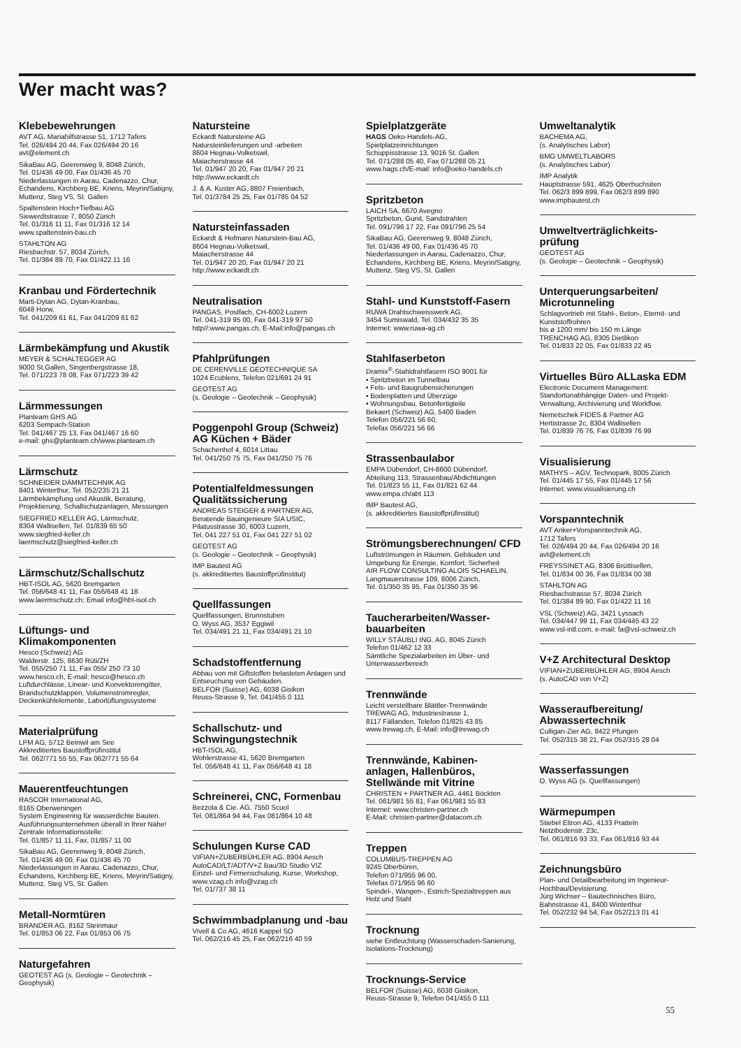Wer macht was?
Klebebewehrungen
AVT AG, Mariahilfstrasse 51, 1712 Tafers
Tel. 026/494 20 44, Fax 026/494 20 16
avt@element.ch
SikaBau AG, Geerenweg 9, 8048 Zürich,
Tel. 01/436 49 00, Fax 01/436 45 70
Niederlassungen in Aarau, Cadenazzo, Chur, Echandens, Kirchberg BE, Kriens, Meyrin/Satigny, Muttenz, Steg VS, St. Gallen
Spaltenstein Hoch+Tiefbau AG
Siewerdtstrasse 7, 8050 Zürich
Tel. 01/316 11 11, Fax 01/316 12 14
www.spaltenstein-bau.ch
STAHLTON AG
Riesbachstr. 57, 8034 Zürich,
Tel. 01/384 89 70, Fax 01/422 11 16
Kranbau und Fördertechnik
Marti-Dytan AG, Dytan-Kranbau,
6048 Horw,
Tel. 041/209 61 61, Fax 041/209 61 62
Lärmbekämpfung und Akustik
MEYER & SCHALTEGGER AG
9000 St.Gallen, Singenbergstrasse 18,
Tel. 071/223 78 08, Fax 071/223 39 42
Lärmmessungen
Planteam GHS AG
6203 Sempach-Station
Tel. 041/467 25 13, Fax 041/467 16 60
e-mail: ghs@planteam.ch/www.planteam.ch
Lärmschutz
SCHNEIDER DÄMMTECHNIK AG
8401 Winterthur, Tel. 052/235 21 21
Lärmbekämpfung und Akustik, Beratung, Projektierung, Schallschutzanlagen, Messungen
SIEGFRIED KELLER AG, Lärmschutz,
8304 Wallisellen, Tel. 01/839 65 50
www.siegfried-keller.ch
laermschutz@siegfried-keller.ch
Lärmschutz/Schallschutz
HBT-ISOL AG, 5620 Bremgarten
Tel. 056/648 41 11, Fax 056/648 41 18
www.laermschutz.ch; Email info@hbt-isol.ch
Lüftungs- und Klimakomponenten
Hesco (Schweiz) AG
Walderstr. 125, 8630 Rüti/ZH
Tel. 055/250 71 11, Fax 055/ 250 73 10
www.hesco.ch, E-mail: hesco@hesco.ch
Luftdurchlässe, Linear- und Konvektorengitter, Brandschutzklappen, Volumenstromregler, Deckenkühlelemente, Laborlüftungssysteme
Materialprüfung
LPM AG, 5712 Beinwil am See
Akkreditiertes Baustoffprüfinstitut
Tel. 062/771 55 55, Fax 062/771 55 64
Mauerentfeuchtungen
RASCOR International AG,
8165 Oberweningen
System Engineering für wasserdichte Bauten. Ausführungsunternehmen überall in Ihrer Nähe!
Zentrale Informationsstelle:
Tel. 01/857 11 11, Fax, 01/857 11 00
SikaBau AG, Geerenweg 9, 8048 Zürich,
Tel. 01/436 49 00, Fax 01/436 45 70
Niederlassungen in Aarau, Cadenazzo, Chur, Echandens, Kirchberg BE, Kriens, Meyrin/Satigny, Muttenz, Steg VS, St. Gallen
Metall-Normtüren
BRANDER AG, 8162 Steinmaur
Tel. 01/853 06 22, Fax 01/853 06 75
Naturgefahren
GEOTEST AG (s. Geologie – Geotechnik – Geophysik)
Natursteine
Eckardt Natursteine AG
Natursteinlieferungen und -arbeiten
8604 Hegnau-Volketswil,
Maiacherstrasse 44
Tel. 01/947 20 20, Fax 01/947 20 21
http://www.eckardt.ch
J. & A. Kuster AG, 8807 Freienbach,
Tel. 01/3784 25 25, Fax 01/785 04 52
Natursteinfassaden
Eckardt & Hofmann Naturstein-Bau AG,
8604 Hegnau-Volketswil,
Maiacherstrasse 44
Tel. 01/947 20 20, Fax 01/947 20 21
http://www.eckardt.ch
Neutralisation
PANGAS, Postfach, CH-6002 Luzern
Tel. 041-319 95 00, Fax 041-319 97 50
http//:www.pangas.ch, E-Mail:info@pangas.ch
Pfahlprüfungen
DE CERENVILLE GEOTECHNIQUE SA
1024 Ecublens, Telefon 021/691 24 91
GEOTEST AG
(s. Geologie – Geotechnik – Geophysik)
Poggenpohl Group (Schweiz) AG Küchen + Bäder
Schachenhof 4, 6014 Littau
Tel. 041/250 75 75, Fax 041/250 75 76
Potentialfeldmessungen Qualitätssicherung
ANDREAS STEIGER & PARTNER AG,
Beratende Bauingenieure SIA USIC,
Pilatusstrasse 30, 6003 Luzern,
Tel. 041 227 51 01, Fax 041 227 51 02
GEOTEST AG
(s. Geologie – Geotechnik – Geophysik)
IMP Bautest AG
(s. akkreditiertes Baustoffprüfinstitut)
Quellfassungen
Quellfassungen, Brunnstuben
O. Wyss AG, 3537 Eggiwil
Tel. 034/491 21 11, Fax 034/491 21 10
Schadstoffentfernung
Abbau von mit Giftstoffen belasteten Anlagen und Entseuchung von Gebäuden.
BELFOR (Suisse) AG, 6038 Gisikon
Reuss-Strasse 9, Tel. 041/455 0 111
Schallschutz- und Schwingungstechnik
HBT-ISOL AG,
Wohlerstrasse 41, 5620 Bremgarten
Tel. 056/648 41 11, Fax 056/648 41 18
Schreinerei, CNC, Formenbau
Bezzola & Cie. AG, 7550 Scuol
Tel. 081/864 94 44, Fax 081/864 10 48
Schulungen Kurse CAD
VIFIAN+ZUBERBÜHLER AG, 8904 Aesch
AutoCAD/LT/ADT/V+Z Bau/3D Studio VIZ
Einzel- und Firmenschulung, Kurse, Workshop, www.vzag.ch info@vzag.ch
Tel. 01/737 38 11
Schwimmbadplanung und -bau
Vivell & Co AG, 4616 Kappel SO
Tel. 062/216 45 25, Fax 062/216 40 59
Spielplatzgeräte
HAGS Oeko-Handels-AG,
Spielplatzeinrichtungen
Schuppisstrasse 13, 9016 St. Gallen
Tel. 071/288 05 40, Fax 071/288 05 21
www.hags.ch/E-mail: info@oeko-handels.ch
Spritzbeton
LAICH SA, 6670 Avegno
Spritzbeton, Gunit, Sandstrahlen
Tel. 091/796 17 22, Fax 091/796 25 54
SikaBau AG, Geerenweg 9, 8048 Zürich,
Tel. 01/436 49 00, Fax 01/436 45 70
Niederlassungen in Aarau, Cadenazzo, Chur, Echandens, Kirchberg BE, Kriens, Meyrin/Satigny, Muttenz, Steg VS, St. Gallen
Stahl- und Kunststoff-Fasern
RUWA Drahtschweisswerk AG,
3454 Sumiswald, Tel. 034/432 35 35
Internet: www.ruwa-ag.ch
Stahlfaserbeton
Dramix<sup>®</sup>-Stahldrahtfasern ISO 9001 für
• Spritzbeton im Tunnelbau
• Fels- und Baugrubensicherungen
• Bodenplatten und Überzüge
• Wohnungsbau, Betonfertigteile
Bekaert (Schweiz) AG, 5400 Baden
Telefon 056/221 56 60,
Telefax 056/221 56 66
Strassenbaulabor
EMPA Dübendorf, CH-8600 Dübendorf,
Abteilung 113, Strassenbau/Abdichtungen
Tel. 01/823 55 11, Fax 01/821 62 44
www.empa.ch/abt 113
IMP Bautest AG,
(s. akkreditiertes Baustoffprüfinstitut)
Strömungsberechnungen/ CFD
Luftströmungen in Räumen, Gebäuden und Umgebung für Energie, Komfort, Sicherheit
AIR FLOW CONSULTING ALOIS SCHAELIN,
Langmauerstrasse 109, 8006 Zürich,
Tel. 01/350 35 95, Fax 01/350 35 96
Taucherarbeiten/Wasser- bauarbeiten
WILLY STÄUBLI ING. AG, 8045 Zürich
Telefon 01/462 12 33
Sämtliche Spezialarbeiten im Über- und Unterwasserbereich
Trennwände
Leicht verstellbare Blättler-Trennwände
TREWAG AG, Industriestrasse 1,
8117 Fällanden, Telefon 01/825 43 85
www.trewag.ch, E-Mail: info@trewag.ch
Trennwände, Kabinen- anlagen, Hallenbüros, Stellwände mit Vitrine
CHRISTEN + PARTNER AG, 4461 Böckten
Tel. 061/981 55 81, Fax 061/981 55 83
Internet: www.christen-partner.ch
E-Mail: christen-partner@datacom.ch
Treppen
COLUMBUS-TREPPEN AG
9245 Oberbüren,
Telefon 071/955 96 00,
Telefax 071/955 96 60
Spindel-, Wangen-, Estrich-Spezialtreppen aus Holz und Stahl
Trocknung
siehe Entfeuchtung (Wasserschaden-Sanierung, Isolations-Trocknung)
Trocknungs-Service
BELFOR (Suisse) AG, 6038 Gisikon,
Reuss-Strasse 9, Telefon 041/455 0 111
Umweltanalytik
BACHEMA AG,
(s. Analytisches Labor)
BMG UMWELTLABORS
(s. Analytisches Labor)
IMP Analytik
Hauptstrasse 591, 4625 Oberbuchsiten
Tel. 062/3 899 899, Fax 062/3 899 890
www.impbautest.ch
Umweltverträglichkeits- prüfung
GEOTEST AG
(s. Geologie – Geotechnik – Geophysik)
Unterquerungsarbeiten/ Microtunneling
Schlagvortrieb mit Stahl-, Beton-, Eternit- und Kunststoffrohren
bis ø 1200 mm/ bis 150 m Länge
TRENCHAG AG, 8305 Dietlikon
Tel. 01/833 22 05, Fax 01/833 22 45
Virtuelles Büro ALLaska EDM
Electronic Document Management:
Standortunabhängige Daten- und Projekt-Verwaltung, Archivierung und Workflow.
Nemetschek FIDES & Partner AG
Hertistrasse 2c, 8304 Wallisellen
Tel. 01/839 76 76, Fax 01/839 76 99
Visualisierung
MATHYS – AGV, Technopark, 8005 Zürich
Tel. 01/445 17 55, Fax 01/445 17 56
Internet: www.visualisierung.ch
Vorspanntechnik
AVT Anker+Vorspanntechnik AG,
1712 Tafers
Tel. 026/494 20 44, Fax 026/494 20 16
avt@element.ch
FREYSSINET AG, 8306 Brüttisellen,
Tel. 01/834 00 36, Fax 01/834 00 38
STAHLTON AG
Riesbachstrasse 57, 8034 Zürich
Tel. 01/384 89 90, Fax 01/422 11 16
VSL (Schweiz) AG, 3421 Lyssach
Tel. 034/447 99 11, Fax 034/445 43 22
www.vsl-intl.com, e-mail: fa@vsl-schweiz.ch
V+Z Architectural Desktop
VIFIAN+ZUBERBÜHLER AG, 8904 Aesch
(s. AutoCAD von V+Z)
Wasseraufbereitung/ Abwassertechnik
Culligan-Zier AG, 8422 Pfungen
Tel. 052/315 38 21, Fax 052/315 28 04
Wasserfassungen
O. Wyss AG (s. Quellfassungen)
Wärmepumpen
Stiebel Eltron AG, 4133 Pratteln
Netzibodenstr. 23c,
Tel. 061/816 93 33, Fax 061/816 93 44
Zeichnungsbüro
Plan- und Detailbearbeitung im Ingenieur-Hochbau/Devisierung.
Jürg Wichser – Bautechnisches Büro,
Bahnstrasse 41, 8400 Winterthur
Tel. 052/232 94 54, Fax 052/213 01 41
55